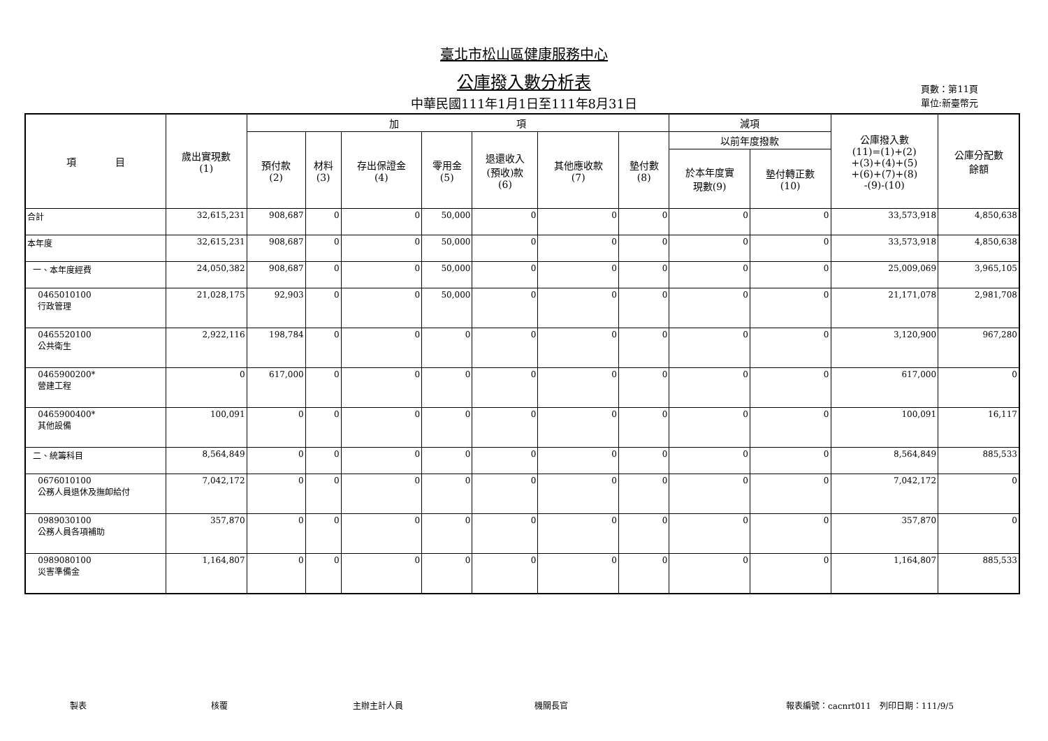臺北市松山區健康服務中心
公庫撥入數分析表
中華民國111年1月1日至111年8月31日
頁數：第11頁
單位:新臺幣元
| 項 目 | 歲出實現數 (1) | 加 項 | | | | | | | 減項 | | 公庫撥入數 (11)=(1)+(2) +(3)+(4)+(5) +(6)+(7)+(8) -(9)-(10) | 公庫分配數 餘額 |
| --- | --- | --- | --- | --- | --- | --- | --- | --- | --- | --- | --- | --- |
| | | 預付款 (2) | 材料 (3) | 存出保證金 (4) | 零用金 (5) | 退還收入 (預收)款 (6) | 其他應收款 (7) | 墊付數 (8) | 以前年度撥款 | | | |
| | | | | | | | | | 於本年度實 現數(9) | 墊付轉正數 (10) | | |
| 合計 | 32,615,231 | 908,687 | 0 | 0 | 50,000 | 0 | 0 | 0 | 0 | 0 | 33,573,918 | 4,850,638 |
| 本年度 | 32,615,231 | 908,687 | 0 | 0 | 50,000 | 0 | 0 | 0 | 0 | 0 | 33,573,918 | 4,850,638 |
| 一、本年度經費 | 24,050,382 | 908,687 | 0 | 0 | 50,000 | 0 | 0 | 0 | 0 | 0 | 25,009,069 | 3,965,105 |
| 0465010100 行政管理 | 21,028,175 | 92,903 | 0 | 0 | 50,000 | 0 | 0 | 0 | 0 | 0 | 21,171,078 | 2,981,708 |
| 0465520100 公共衛生 | 2,922,116 | 198,784 | 0 | 0 | 0 | 0 | 0 | 0 | 0 | 0 | 3,120,900 | 967,280 |
| 0465900200* 營建工程 | 0 | 617,000 | 0 | 0 | 0 | 0 | 0 | 0 | 0 | 0 | 617,000 | 0 |
| 0465900400* 其他設備 | 100,091 | 0 | 0 | 0 | 0 | 0 | 0 | 0 | 0 | 0 | 100,091 | 16,117 |
| 二、統籌科目 | 8,564,849 | 0 | 0 | 0 | 0 | 0 | 0 | 0 | 0 | 0 | 8,564,849 | 885,533 |
| 0676010100 公務人員退休及撫卹給付 | 7,042,172 | 0 | 0 | 0 | 0 | 0 | 0 | 0 | 0 | 0 | 7,042,172 | 0 |
| 0989030100 公務人員各項補助 | 357,870 | 0 | 0 | 0 | 0 | 0 | 0 | 0 | 0 | 0 | 357,870 | 0 |
| 0989080100 災害準備金 | 1,164,807 | 0 | 0 | 0 | 0 | 0 | 0 | 0 | 0 | 0 | 1,164,807 | 885,533 |
製表 核覆 主辦主計人員 機關長官 報表編號：cacnrt011　列印日期：111/9/5